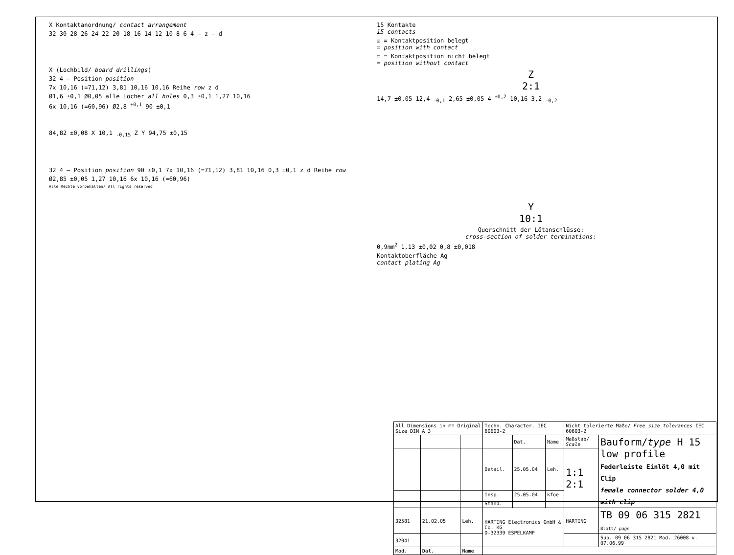X Kontaktanordnung/ contact arrangement
32 30 28 26 24 22 20 18 16 14 12 10 8 6 4 — z — d
X (Lochbild/ board drillings)
32 4 — Position position
7x 10,16 (=71,12) 3,81 10,16 10,16 Reihe row z d
Ø1,6 ±0,1 Ø0,05 alle Löcher all holes 0,3 ±0,1 1,27 10,16
6x 10,16 (=60,96) Ø2,8 <sup>+0,1</sup> 90 ±0,1
84,82 ±0,08 X 10,1 <sub>-0,15</sub> Z Y 94,75 ±0,15
32 4 — Position position 90 ±0,1 7x 10,16 (=71,12) 3,81 10,16 0,3 ±0,1 z d Reihe row
Ø2,85 ±0,05 1,27 10,16 6x 10,16 (=60,96)
Alle Rechte vorbehalten/ All rights reserved
15 Kontakte
15 contacts
☒ = Kontaktposition belegt
= position with contact
☐ = Kontaktposition nicht belegt
= position without contact
Z
2:1
14,7 ±0,05 12,4 <sub>-0,1</sub> 2,65 ±0,05 4 <sup>+0,2</sup> 10,16 3,2 <sub>-0,2</sub>
Y
10:1
Querschnitt der Lötanschlüsse:
cross-section of solder terminations:
0,9mm<sup>2</sup> 1,13 ±0,02 0,8 ±0,018
Kontaktoberfläche Ag
contact plating Ag
| All Dimensions in mm Original Size DIN A 3 | | | Techn. Character. IEC 60603-2 | | | Nicht tolerierte Maße/ Free size tolerances IEC 60603-2 | |
| | | | | Dat. | Name | Maßstab/ Scale | Bauform/ type H 15 low profile Federleiste Einlöt 4,0 mit Clip female connector solder 4,0 with clip |
| | | | Detail. | 25.05.04 | Leh. | 1:1 2:1 | |
| | | | Insp. | 25.05.04 | kfoe | | |
| | | | Stand. | | | | |
| 32581 | 21.02.05 | Leh. | HARTING Electronics GmbH & Co. KG D-32339 ESPELKAMP | | | HARTING | TB 09 06 315 2821 Blatt/ page |
| 32041 | | | | | | | Sub. 09 06 315 2821 Mod. 26008 v. 07.06.99 |
| Mod. | Dat. | Name | | | | | |